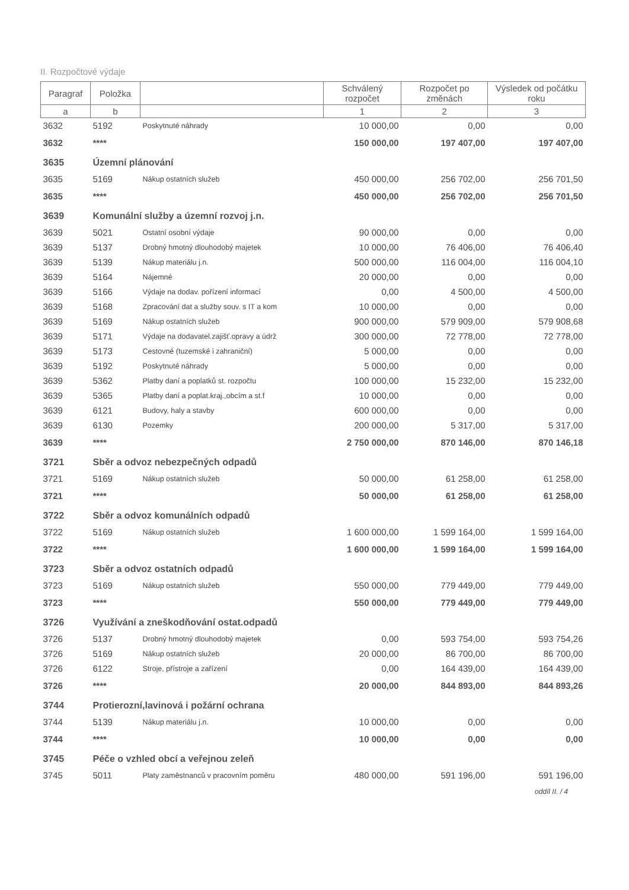II. Rozpočtové výdaje
| Paragraf | Položka | | Schválený rozpočet | Rozpočet po změnách | Výsledek od počátku roku |
| --- | --- | --- | --- | --- | --- |
| a | b | | 1 | 2 | 3 |
| 3632 | 5192 | Poskytnuté náhrady | 10 000,00 | 0,00 | 0,00 |
| 3632 | **** | | 150 000,00 | 197 407,00 | 197 407,00 |
| 3635 | Územní plánování | | | | |
| 3635 | 5169 | Nákup ostatních služeb | 450 000,00 | 256 702,00 | 256 701,50 |
| 3635 | **** | | 450 000,00 | 256 702,00 | 256 701,50 |
| 3639 | Komunální služby a územní rozvoj j.n. | | | | |
| 3639 | 5021 | Ostatní osobní výdaje | 90 000,00 | 0,00 | 0,00 |
| 3639 | 5137 | Drobný hmotný dlouhodobý majetek | 10 000,00 | 76 406,00 | 76 406,40 |
| 3639 | 5139 | Nákup materiálu j.n. | 500 000,00 | 116 004,00 | 116 004,10 |
| 3639 | 5164 | Nájemné | 20 000,00 | 0,00 | 0,00 |
| 3639 | 5166 | Výdaje na dodav. pořízení informací | 0,00 | 4 500,00 | 4 500,00 |
| 3639 | 5168 | Zpracování dat a služby souv. s IT a kom | 10 000,00 | 0,00 | 0,00 |
| 3639 | 5169 | Nákup ostatních služeb | 900 000,00 | 579 909,00 | 579 908,68 |
| 3639 | 5171 | Výdaje na dodavatel.zajišť.opravy a údrž | 300 000,00 | 72 778,00 | 72 778,00 |
| 3639 | 5173 | Cestovné (tuzemské i zahraniční) | 5 000,00 | 0,00 | 0,00 |
| 3639 | 5192 | Poskytnuté náhrady | 5 000,00 | 0,00 | 0,00 |
| 3639 | 5362 | Platby daní a poplatků st. rozpočtu | 100 000,00 | 15 232,00 | 15 232,00 |
| 3639 | 5365 | Platby daní a poplat.kraj.,obcím a st.f | 10 000,00 | 0,00 | 0,00 |
| 3639 | 6121 | Budovy, haly a stavby | 600 000,00 | 0,00 | 0,00 |
| 3639 | 6130 | Pozemky | 200 000,00 | 5 317,00 | 5 317,00 |
| 3639 | **** | | 2 750 000,00 | 870 146,00 | 870 146,18 |
| 3721 | Sběr a odvoz nebezpečných odpadů | | | | |
| 3721 | 5169 | Nákup ostatních služeb | 50 000,00 | 61 258,00 | 61 258,00 |
| 3721 | **** | | 50 000,00 | 61 258,00 | 61 258,00 |
| 3722 | Sběr a odvoz komunálních odpadů | | | | |
| 3722 | 5169 | Nákup ostatních služeb | 1 600 000,00 | 1 599 164,00 | 1 599 164,00 |
| 3722 | **** | | 1 600 000,00 | 1 599 164,00 | 1 599 164,00 |
| 3723 | Sběr a odvoz ostatních odpadů | | | | |
| 3723 | 5169 | Nákup ostatních služeb | 550 000,00 | 779 449,00 | 779 449,00 |
| 3723 | **** | | 550 000,00 | 779 449,00 | 779 449,00 |
| 3726 | Využívání a zneškodňování ostat.odpadů | | | | |
| 3726 | 5137 | Drobný hmotný dlouhodobý majetek | 0,00 | 593 754,00 | 593 754,26 |
| 3726 | 5169 | Nákup ostatních služeb | 20 000,00 | 86 700,00 | 86 700,00 |
| 3726 | 6122 | Stroje, přístroje a zařízení | 0,00 | 164 439,00 | 164 439,00 |
| 3726 | **** | | 20 000,00 | 844 893,00 | 844 893,26 |
| 3744 | Protierozní,lavinová i požární ochrana | | | | |
| 3744 | 5139 | Nákup materiálu j.n. | 10 000,00 | 0,00 | 0,00 |
| 3744 | **** | | 10 000,00 | 0,00 | 0,00 |
| 3745 | Péče o vzhled obcí a veřejnou zeleň | | | | |
| 3745 | 5011 | Platy zaměstnanců v pracovním poměru | 480 000,00 | 591 196,00 | 591 196,00 |
oddíl II. / 4